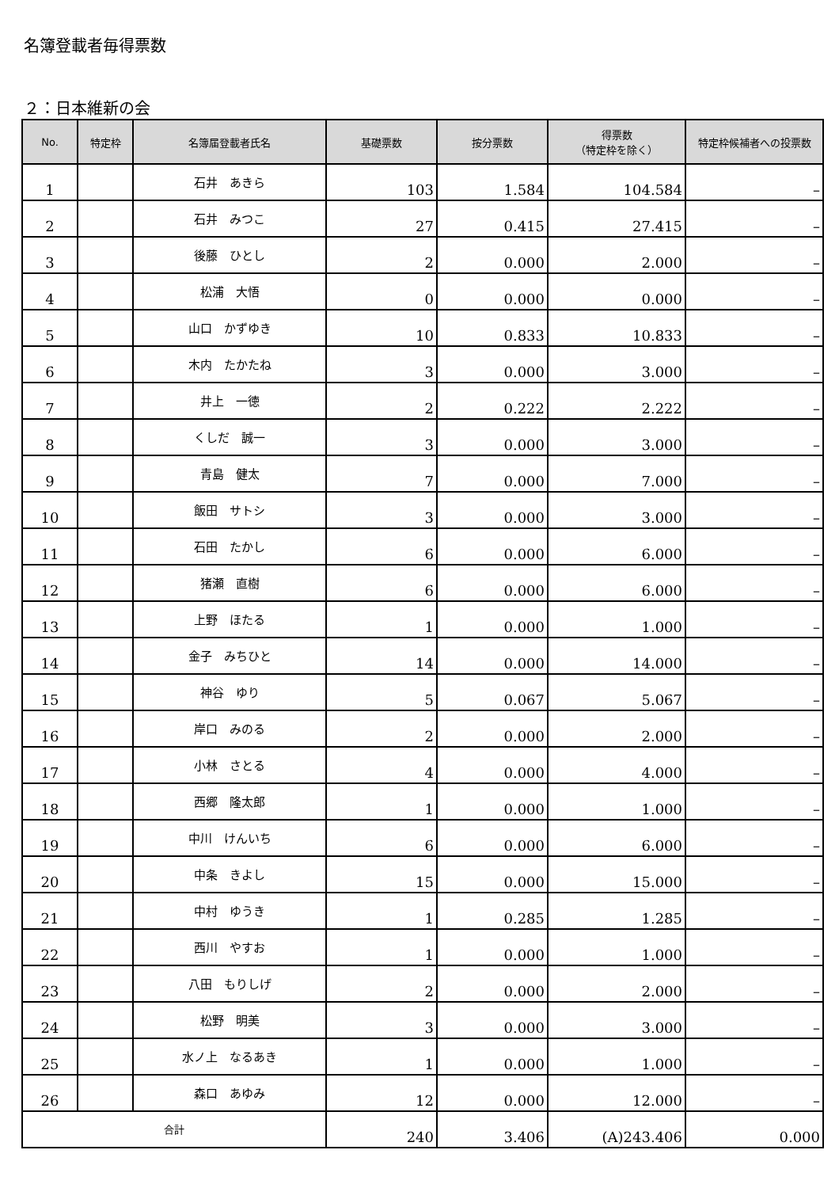名簿登載者毎得票数
２：日本維新の会
| No. | 特定枠 | 名簿届登載者氏名 | 基礎票数 | 按分票数 | 得票数 （特定枠を除く） | 特定枠候補者への投票数 |
| --- | --- | --- | --- | --- | --- | --- |
| 1 | | 石井 あきら | 103 | 1.584 | 104.584 | – |
| 2 | | 石井 みつこ | 27 | 0.415 | 27.415 | – |
| 3 | | 後藤 ひとし | 2 | 0.000 | 2.000 | – |
| 4 | | 松浦 大悟 | 0 | 0.000 | 0.000 | – |
| 5 | | 山口 かずゆき | 10 | 0.833 | 10.833 | – |
| 6 | | 木内 たかたね | 3 | 0.000 | 3.000 | – |
| 7 | | 井上 一徳 | 2 | 0.222 | 2.222 | – |
| 8 | | くしだ 誠一 | 3 | 0.000 | 3.000 | – |
| 9 | | 青島 健太 | 7 | 0.000 | 7.000 | – |
| 10 | | 飯田 サトシ | 3 | 0.000 | 3.000 | – |
| 11 | | 石田 たかし | 6 | 0.000 | 6.000 | – |
| 12 | | 猪瀬 直樹 | 6 | 0.000 | 6.000 | – |
| 13 | | 上野 ほたる | 1 | 0.000 | 1.000 | – |
| 14 | | 金子 みちひと | 14 | 0.000 | 14.000 | – |
| 15 | | 神谷 ゆり | 5 | 0.067 | 5.067 | – |
| 16 | | 岸口 みのる | 2 | 0.000 | 2.000 | – |
| 17 | | 小林 さとる | 4 | 0.000 | 4.000 | – |
| 18 | | 西郷 隆太郎 | 1 | 0.000 | 1.000 | – |
| 19 | | 中川 けんいち | 6 | 0.000 | 6.000 | – |
| 20 | | 中条 きよし | 15 | 0.000 | 15.000 | – |
| 21 | | 中村 ゆうき | 1 | 0.285 | 1.285 | – |
| 22 | | 西川 やすお | 1 | 0.000 | 1.000 | – |
| 23 | | 八田 もりしげ | 2 | 0.000 | 2.000 | – |
| 24 | | 松野 明美 | 3 | 0.000 | 3.000 | – |
| 25 | | 水ノ上 なるあき | 1 | 0.000 | 1.000 | – |
| 26 | | 森口 あゆみ | 12 | 0.000 | 12.000 | – |
| 合計 | | | 240 | 3.406 | (A)243.406 | 0.000 |